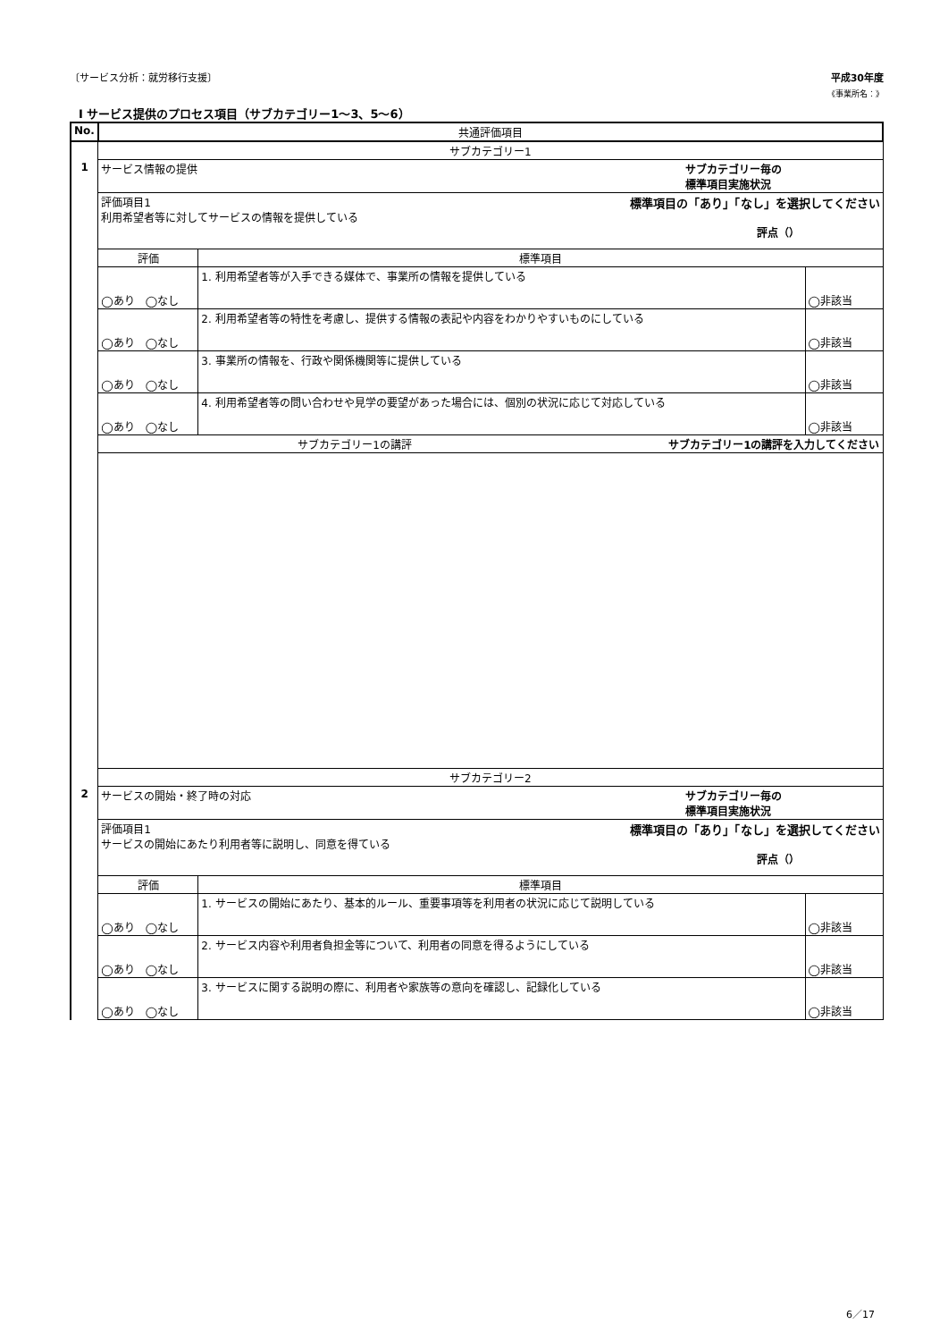〔サービス分析：就労移行支援〕 平成30年度
《事業所名：》
Ⅰ サービス提供のプロセス項目（サブカテゴリー1～3、5～6）
| No. | 共通評価項目 | | |
| | サブカテゴリー1 | | |
| 1 | サービス情報の提供 サブカテゴリー毎の 標準項目実施状況 | | |
| | 評価項目1 標準項目の「あり」「なし」を選択してください 利用希望者等に対してサービスの情報を提供している 評点（） | | |
| | 評価 | 標準項目 | |
| | ◯あり ◯なし | 1. 利用希望者等が入手できる媒体で、事業所の情報を提供している | ◯非該当 |
| | ◯あり ◯なし | 2. 利用希望者等の特性を考慮し、提供する情報の表記や内容をわかりやすいものにしている | ◯非該当 |
| | ◯あり ◯なし | 3. 事業所の情報を、行政や関係機関等に提供している | ◯非該当 |
| | ◯あり ◯なし | 4. 利用希望者等の問い合わせや見学の要望があった場合には、個別の状況に応じて対応している | ◯非該当 |
| | サブカテゴリー1の講評 サブカテゴリー1の講評を入力してください | | |
| | サブカテゴリー2 | | |
| 2 | サービスの開始・終了時の対応 サブカテゴリー毎の 標準項目実施状況 | | |
| | 評価項目1 標準項目の「あり」「なし」を選択してください サービスの開始にあたり利用者等に説明し、同意を得ている 評点（） | | |
| | 評価 | 標準項目 | |
| | ◯あり ◯なし | 1. サービスの開始にあたり、基本的ルール、重要事項等を利用者の状況に応じて説明している | ◯非該当 |
| | ◯あり ◯なし | 2. サービス内容や利用者負担金等について、利用者の同意を得るようにしている | ◯非該当 |
| | ◯あり ◯なし | 3. サービスに関する説明の際に、利用者や家族等の意向を確認し、記録化している | ◯非該当 |
6／17